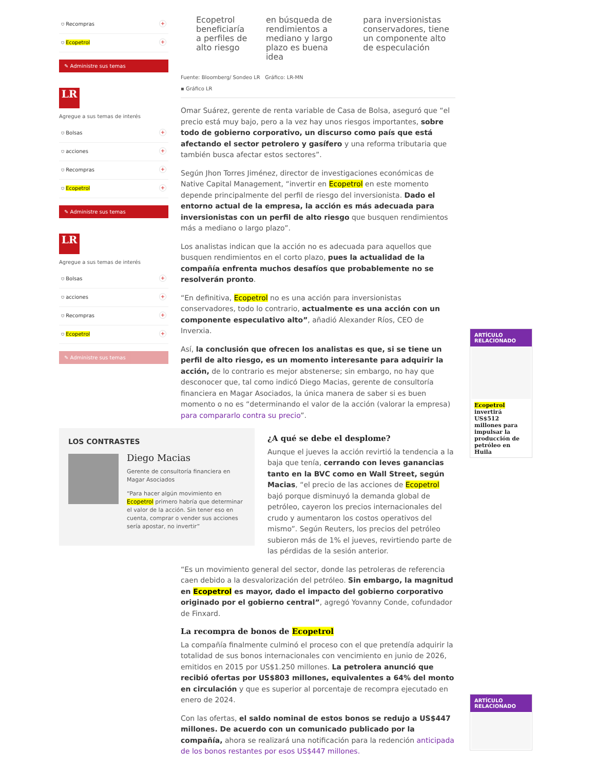⛉ Recompras +
⛉ Ecopetrol +
✎ Administre sus temas
LR
Agregue a sus temas de interés
⛉ Bolsas +
⛉ acciones +
⛉ Recompras +
⛉ Ecopetrol +
✎ Administre sus temas
LR
Agregue a sus temas de interés
⛉ Bolsas +
⛉ acciones +
⛉ Recompras +
⛉ Ecopetrol +
✎ Administre sus temas
Ecopetrol beneficiaría a perfiles de alto riesgo
en búsqueda de rendimientos a mediano y largo plazo es buena idea
para inversionistas conservadores, tiene un componente alto de especulación
Fuente: Bloomberg/ Sondeo LR Gráfico: LR-MN
▪ Gráfico LR
Omar Suárez, gerente de renta variable de Casa de Bolsa, aseguró que “el precio está muy bajo, pero a la vez hay unos riesgos importantes, sobre todo de gobierno corporativo, un discurso como país que está afectando el sector petrolero y gasífero y una reforma tributaria que también busca afectar estos sectores”.
Según Jhon Torres Jiménez, director de investigaciones económicas de Native Capital Management, “invertir en Ecopetrol en este momento depende principalmente del perfil de riesgo del inversionista. Dado el entorno actual de la empresa, la acción es más adecuada para inversionistas con un perfil de alto riesgo que busquen rendimientos más a mediano o largo plazo”.
Los analistas indican que la acción no es adecuada para aquellos que busquen rendimientos en el corto plazo, pues la actualidad de la compañía enfrenta muchos desafíos que probablemente no se resolverán pronto.
“En definitiva, Ecopetrol no es una acción para inversionistas conservadores, todo lo contrario, actualmente es una acción con un componente especulativo alto”, añadió Alexander Ríos, CEO de Inverxia.
Así, la conclusión que ofrecen los analistas es que, si se tiene un perfil de alto riesgo, es un momento interesante para adquirir la acción, de lo contrario es mejor abstenerse; sin embargo, no hay que desconocer que, tal como indicó Diego Macias, gerente de consultoría financiera en Magar Asociados, la única manera de saber si es buen momento o no es “determinando el valor de la acción (valorar la empresa) para compararlo contra su precio”.
LOS CONTRASTES
Diego Macias
Gerente de consultoría financiera en Magar Asociados
“Para hacer algún movimiento en Ecopetrol primero habría que determinar el valor de la acción. Sin tener eso en cuenta, comprar o vender sus acciones sería apostar, no invertir”
¿A qué se debe el desplome?
Aunque el jueves la acción revirtió la tendencia a la baja que tenía, cerrando con leves ganancias tanto en la BVC como en Wall Street, según Macias, “el precio de las acciones de Ecopetrol bajó porque disminuyó la demanda global de petróleo, cayeron los precios internacionales del crudo y aumentaron los costos operativos del mismo”. Según Reuters, los precios del petróleo subieron más de 1% el jueves, revirtiendo parte de las pérdidas de la sesión anterior.
“Es un movimiento general del sector, donde las petroleras de referencia caen debido a la desvalorización del petróleo. Sin embargo, la magnitud en Ecopetrol es mayor, dado el impacto del gobierno corporativo originado por el gobierno central”, agregó Yovanny Conde, cofundador de Finxard.
La recompra de bonos de Ecopetrol
La compañía finalmente culminó el proceso con el que pretendía adquirir la totalidad de sus bonos internacionales con vencimiento en junio de 2026, emitidos en 2015 por US$1.250 millones. La petrolera anunció que recibió ofertas por US$803 millones, equivalentes a 64% del monto en circulación y que es superior al porcentaje de recompra ejecutado en enero de 2024.
Con las ofertas, el saldo nominal de estos bonos se redujo a US$447 millones. De acuerdo con un comunicado publicado por la compañía, ahora se realizará una notificación para la redención anticipada de los bonos restantes por esos US$447 millones.
ARTÍCULO RELACIONADO
Ecopetrol invertirá US$512 millones para impulsar la producción de petróleo en Huila
ARTÍCULO RELACIONADO